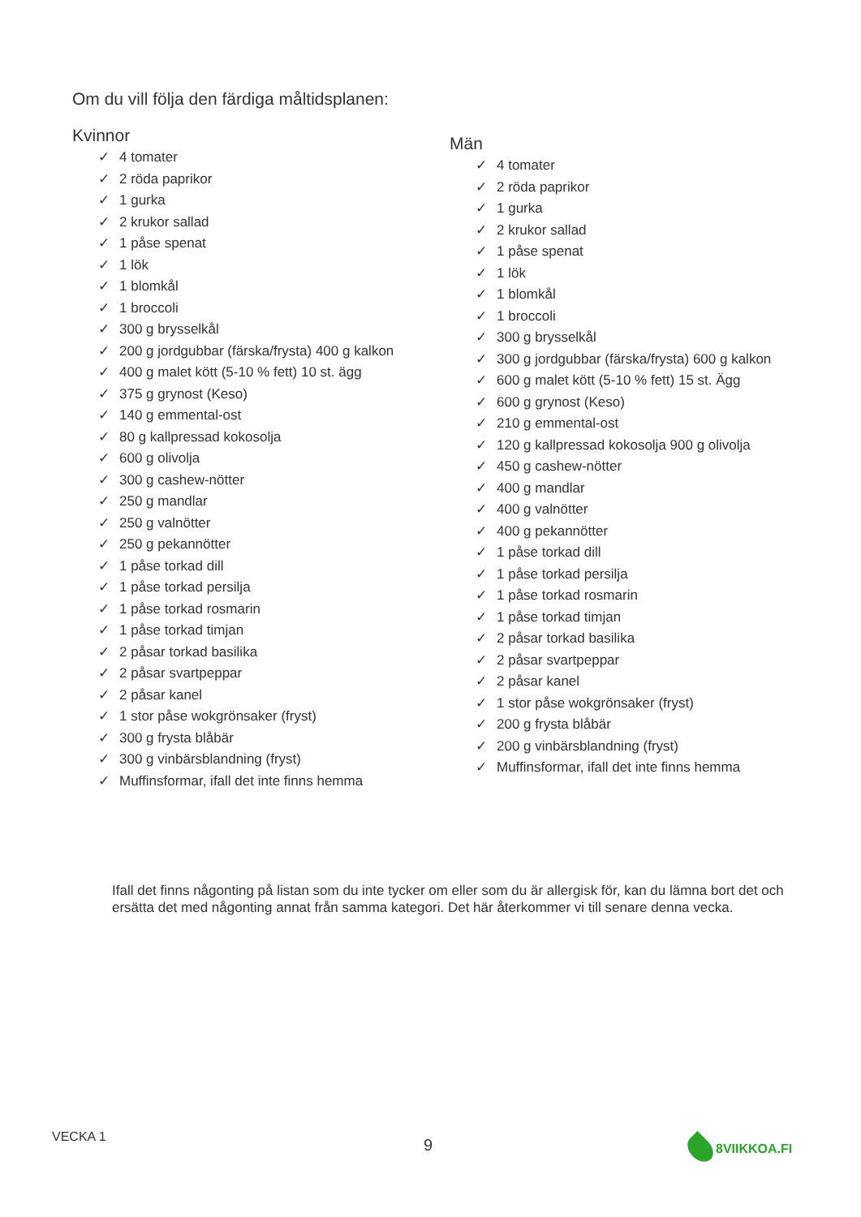Om du vill följa den färdiga måltidsplanen:
Kvinnor
✓ 4 tomater
✓ 2 röda paprikor
✓ 1 gurka
✓ 2 krukor sallad
✓ 1 påse spenat
✓ 1 lök
✓ 1 blomkål
✓ 1 broccoli
✓ 300 g brysselkål
✓ 200 g jordgubbar (färska/frysta) 400 g kalkon
✓ 400 g malet kött (5-10 % fett) 10 st. ägg
✓ 375 g grynost (Keso)
✓ 140 g emmental-ost
✓ 80 g kallpressad kokosolja
✓ 600 g olivolja
✓ 300 g cashew-nötter
✓ 250 g mandlar
✓ 250 g valnötter
✓ 250 g pekannötter
✓ 1 påse torkad dill
✓ 1 påse torkad persilja
✓ 1 påse torkad rosmarin
✓ 1 påse torkad timjan
✓ 2 påsar torkad basilika
✓ 2 påsar svartpeppar
✓ 2 påsar kanel
✓ 1 stor påse wokgrönsaker (fryst)
✓ 300 g frysta blåbär
✓ 300 g vinbärsblandning (fryst)
✓ Muffinsformar, ifall det inte finns hemma
Män
✓ 4 tomater
✓ 2 röda paprikor
✓ 1 gurka
✓ 2 krukor sallad
✓ 1 påse spenat
✓ 1 lök
✓ 1 blomkål
✓ 1 broccoli
✓ 300 g brysselkål
✓ 300 g jordgubbar (färska/frysta) 600 g kalkon
✓ 600 g malet kött (5-10 % fett) 15 st. Ägg
✓ 600 g grynost (Keso)
✓ 210 g emmental-ost
✓ 120 g kallpressad kokosolja 900 g olivolja
✓ 450 g cashew-nötter
✓ 400 g mandlar
✓ 400 g valnötter
✓ 400 g pekannötter
✓ 1 påse torkad dill
✓ 1 påse torkad persilja
✓ 1 påse torkad rosmarin
✓ 1 påse torkad timjan
✓ 2 påsar torkad basilika
✓ 2 påsar svartpeppar
✓ 2 påsar kanel
✓ 1 stor påse wokgrönsaker (fryst)
✓ 200 g frysta blåbär
✓ 200 g vinbärsblandning (fryst)
✓ Muffinsformar, ifall det inte finns hemma
Ifall det finns någonting på listan som du inte tycker om eller som du är allergisk för, kan du lämna bort det och ersätta det med någonting annat från samma kategori. Det här återkommer vi till senare denna vecka.
VECKA 1 9 8VIIKKOA.FI